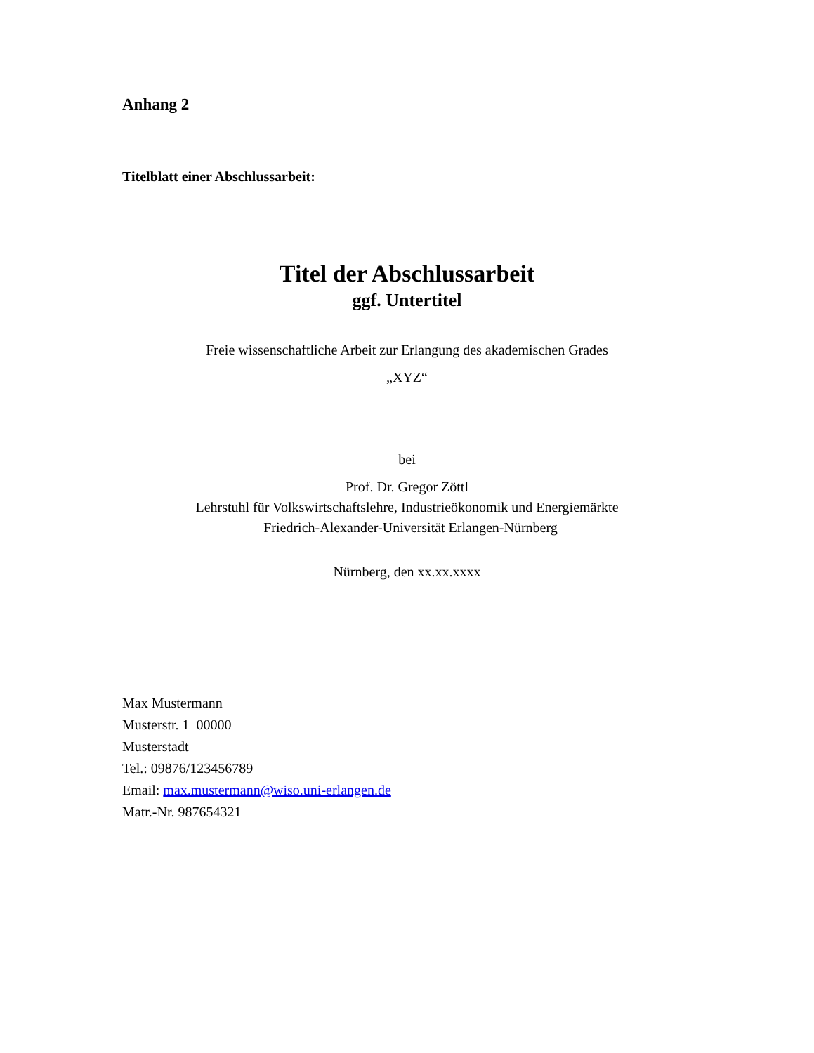Anhang 2
Titelblatt einer Abschlussarbeit:
Titel der Abschlussarbeit
ggf. Untertitel
Freie wissenschaftliche Arbeit zur Erlangung des akademischen Grades
„XYZ“
bei
Prof. Dr. Gregor Zöttl
Lehrstuhl für Volkswirtschaftslehre, Industrieökonomik und Energiemärkte
Friedrich-Alexander-Universität Erlangen-Nürnberg
Nürnberg, den xx.xx.xxxx
Max Mustermann
Musterstr. 1 00000
Musterstadt
Tel.: 09876/123456789
Email: max.mustermann@wiso.uni-erlangen.de
Matr.-Nr. 987654321